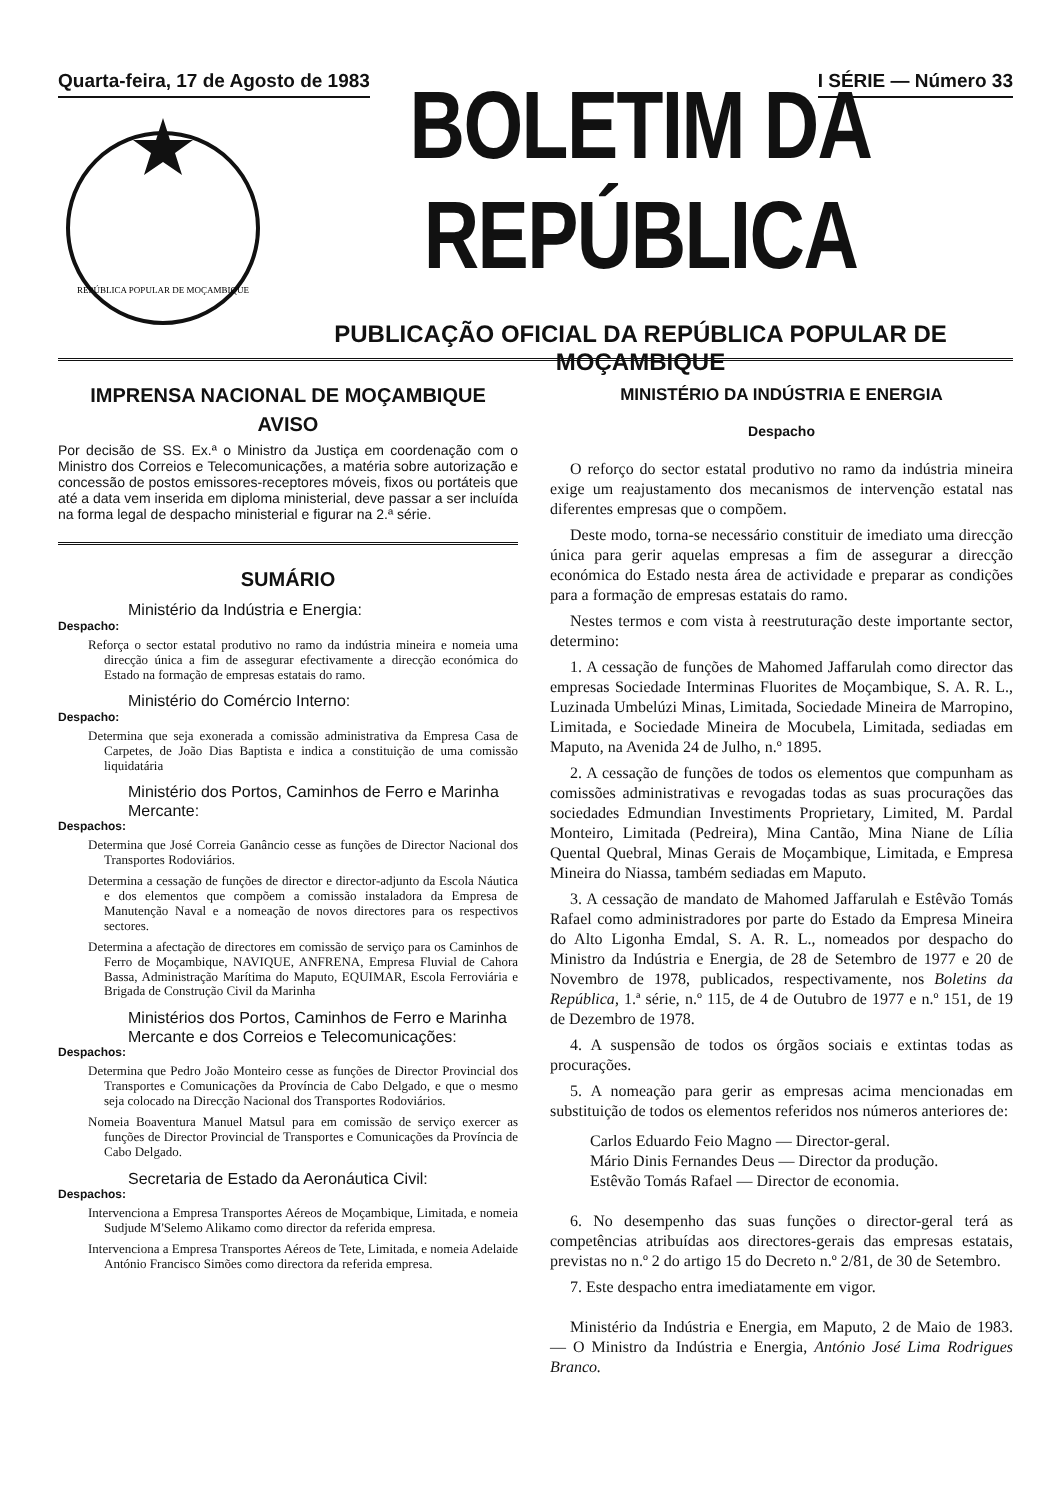Quarta-feira, 17 de Agosto de 1983 I SÉRIE — Número 33
REPÚBLICA POPULAR DE MOÇAMBIQUE
BOLETIM DA REPÚBLICA
PUBLICAÇÃO OFICIAL DA REPÚBLICA POPULAR DE MOÇAMBIQUE
IMPRENSA NACIONAL DE MOÇAMBIQUE
AVISO
Por decisão de SS. Ex.ª o Ministro da Justiça em coordenação com o Ministro dos Correios e Telecomunicações, a matéria sobre autorização e concessão de postos emissores-receptores móveis, fixos ou portáteis que até a data vem inserida em diploma ministerial, deve passar a ser incluída na forma legal de despacho ministerial e figurar na 2.ª série.
SUMÁRIO
Ministério da Indústria e Energia:
Despacho:
Reforça o sector estatal produtivo no ramo da indústria mineira e nomeia uma direcção única a fim de assegurar efectivamente a direcção económica do Estado na formação de empresas estatais do ramo.
Ministério do Comércio Interno:
Despacho:
Determina que seja exonerada a comissão administrativa da Empresa Casa de Carpetes, de João Dias Baptista e indica a constituição de uma comissão liquidatária
Ministério dos Portos, Caminhos de Ferro e Marinha Mercante:
Despachos:
Determina que José Correia Ganâncio cesse as funções de Director Nacional dos Transportes Rodoviários.
Determina a cessação de funções de director e director-adjunto da Escola Náutica e dos elementos que compõem a comissão instaladora da Empresa de Manutenção Naval e a nomeação de novos directores para os respectivos sectores.
Determina a afectação de directores em comissão de serviço para os Caminhos de Ferro de Moçambique, NAVIQUE, ANFRENA, Empresa Fluvial de Cahora Bassa, Administração Marítima do Maputo, EQUIMAR, Escola Ferroviária e Brigada de Construção Civil da Marinha
Ministérios dos Portos, Caminhos de Ferro e Marinha Mercante e dos Correios e Telecomunicações:
Despachos:
Determina que Pedro João Monteiro cesse as funções de Director Provincial dos Transportes e Comunicações da Província de Cabo Delgado, e que o mesmo seja colocado na Direcção Nacional dos Transportes Rodoviários.
Nomeia Boaventura Manuel Matsul para em comissão de serviço exercer as funções de Director Provincial de Transportes e Comunicações da Província de Cabo Delgado.
Secretaria de Estado da Aeronáutica Civil:
Despachos:
Intervenciona a Empresa Transportes Aéreos de Moçambique, Limitada, e nomeia Sudjude M'Selemo Alikamo como director da referida empresa.
Intervenciona a Empresa Transportes Aéreos de Tete, Limitada, e nomeia Adelaide António Francisco Simões como directora da referida empresa.
MINISTÉRIO DA INDÚSTRIA E ENERGIA
Despacho
O reforço do sector estatal produtivo no ramo da indústria mineira exige um reajustamento dos mecanismos de intervenção estatal nas diferentes empresas que o compõem.
Deste modo, torna-se necessário constituir de imediato uma direcção única para gerir aquelas empresas a fim de assegurar a direcção económica do Estado nesta área de actividade e preparar as condições para a formação de empresas estatais do ramo.
Nestes termos e com vista à reestruturação deste importante sector, determino:
1. A cessação de funções de Mahomed Jaffarulah como director das empresas Sociedade Interminas Fluorites de Moçambique, S. A. R. L., Luzinada Umbelúzi Minas, Limitada, Sociedade Mineira de Marropino, Limitada, e Sociedade Mineira de Mocubela, Limitada, sediadas em Maputo, na Avenida 24 de Julho, n.º 1895.
2. A cessação de funções de todos os elementos que compunham as comissões administrativas e revogadas todas as suas procurações das sociedades Edmundian Investiments Proprietary, Limited, M. Pardal Monteiro, Limitada (Pedreira), Mina Cantão, Mina Niane de Lília Quental Quebral, Minas Gerais de Moçambique, Limitada, e Empresa Mineira do Niassa, também sediadas em Maputo.
3. A cessação de mandato de Mahomed Jaffarulah e Estêvão Tomás Rafael como administradores por parte do Estado da Empresa Mineira do Alto Ligonha Emdal, S. A. R. L., nomeados por despacho do Ministro da Indústria e Energia, de 28 de Setembro de 1977 e 20 de Novembro de 1978, publicados, respectivamente, nos Boletins da República, 1.ª série, n.º 115, de 4 de Outubro de 1977 e n.º 151, de 19 de Dezembro de 1978.
4. A suspensão de todos os órgãos sociais e extintas todas as procurações.
5. A nomeação para gerir as empresas acima mencionadas em substituição de todos os elementos referidos nos números anteriores de:
Carlos Eduardo Feio Magno — Director-geral.
Mário Dinis Fernandes Deus — Director da produção.
Estêvão Tomás Rafael — Director de economia.
6. No desempenho das suas funções o director-geral terá as competências atribuídas aos directores-gerais das empresas estatais, previstas no n.º 2 do artigo 15 do Decreto n.º 2/81, de 30 de Setembro.
7. Este despacho entra imediatamente em vigor.
Ministério da Indústria e Energia, em Maputo, 2 de Maio de 1983. — O Ministro da Indústria e Energia, António José Lima Rodrigues Branco.